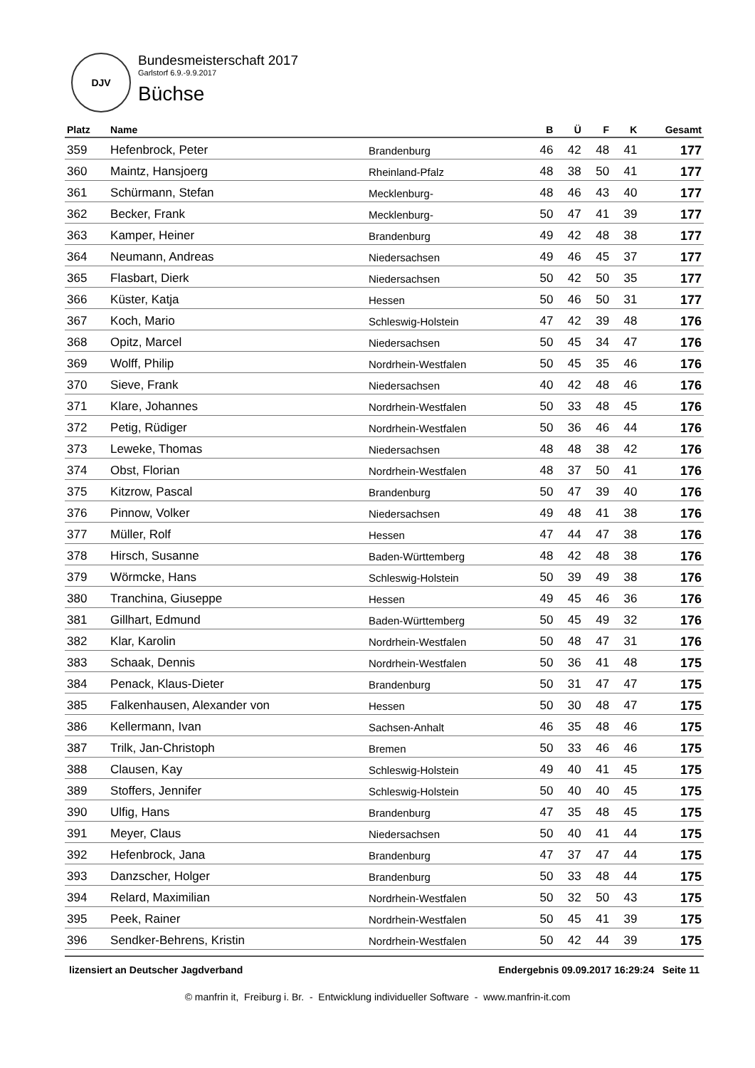DJV
Bundesmeisterschaft 2017
Garlstorf 6.9.-9.9.2017
Büchse
| Platz | Name | | B | Ü | F | K | Gesamt |
| --- | --- | --- | --- | --- | --- | --- | --- |
| 359 | Hefenbrock, Peter | Brandenburg | 46 | 42 | 48 | 41 | 177 |
| 360 | Maintz, Hansjoerg | Rheinland-Pfalz | 48 | 38 | 50 | 41 | 177 |
| 361 | Schürmann, Stefan | Mecklenburg- | 48 | 46 | 43 | 40 | 177 |
| 362 | Becker, Frank | Mecklenburg- | 50 | 47 | 41 | 39 | 177 |
| 363 | Kamper, Heiner | Brandenburg | 49 | 42 | 48 | 38 | 177 |
| 364 | Neumann, Andreas | Niedersachsen | 49 | 46 | 45 | 37 | 177 |
| 365 | Flasbart, Dierk | Niedersachsen | 50 | 42 | 50 | 35 | 177 |
| 366 | Küster, Katja | Hessen | 50 | 46 | 50 | 31 | 177 |
| 367 | Koch, Mario | Schleswig-Holstein | 47 | 42 | 39 | 48 | 176 |
| 368 | Opitz, Marcel | Niedersachsen | 50 | 45 | 34 | 47 | 176 |
| 369 | Wolff, Philip | Nordrhein-Westfalen | 50 | 45 | 35 | 46 | 176 |
| 370 | Sieve, Frank | Niedersachsen | 40 | 42 | 48 | 46 | 176 |
| 371 | Klare, Johannes | Nordrhein-Westfalen | 50 | 33 | 48 | 45 | 176 |
| 372 | Petig, Rüdiger | Nordrhein-Westfalen | 50 | 36 | 46 | 44 | 176 |
| 373 | Leweke, Thomas | Niedersachsen | 48 | 48 | 38 | 42 | 176 |
| 374 | Obst, Florian | Nordrhein-Westfalen | 48 | 37 | 50 | 41 | 176 |
| 375 | Kitzrow, Pascal | Brandenburg | 50 | 47 | 39 | 40 | 176 |
| 376 | Pinnow, Volker | Niedersachsen | 49 | 48 | 41 | 38 | 176 |
| 377 | Müller, Rolf | Hessen | 47 | 44 | 47 | 38 | 176 |
| 378 | Hirsch, Susanne | Baden-Württemberg | 48 | 42 | 48 | 38 | 176 |
| 379 | Wörmcke, Hans | Schleswig-Holstein | 50 | 39 | 49 | 38 | 176 |
| 380 | Tranchina, Giuseppe | Hessen | 49 | 45 | 46 | 36 | 176 |
| 381 | Gillhart, Edmund | Baden-Württemberg | 50 | 45 | 49 | 32 | 176 |
| 382 | Klar, Karolin | Nordrhein-Westfalen | 50 | 48 | 47 | 31 | 176 |
| 383 | Schaak, Dennis | Nordrhein-Westfalen | 50 | 36 | 41 | 48 | 175 |
| 384 | Penack, Klaus-Dieter | Brandenburg | 50 | 31 | 47 | 47 | 175 |
| 385 | Falkenhausen, Alexander von | Hessen | 50 | 30 | 48 | 47 | 175 |
| 386 | Kellermann, Ivan | Sachsen-Anhalt | 46 | 35 | 48 | 46 | 175 |
| 387 | Trilk, Jan-Christoph | Bremen | 50 | 33 | 46 | 46 | 175 |
| 388 | Clausen, Kay | Schleswig-Holstein | 49 | 40 | 41 | 45 | 175 |
| 389 | Stoffers, Jennifer | Schleswig-Holstein | 50 | 40 | 40 | 45 | 175 |
| 390 | Ulfig, Hans | Brandenburg | 47 | 35 | 48 | 45 | 175 |
| 391 | Meyer, Claus | Niedersachsen | 50 | 40 | 41 | 44 | 175 |
| 392 | Hefenbrock, Jana | Brandenburg | 47 | 37 | 47 | 44 | 175 |
| 393 | Danzscher, Holger | Brandenburg | 50 | 33 | 48 | 44 | 175 |
| 394 | Relard, Maximilian | Nordrhein-Westfalen | 50 | 32 | 50 | 43 | 175 |
| 395 | Peek, Rainer | Nordrhein-Westfalen | 50 | 45 | 41 | 39 | 175 |
| 396 | Sendker-Behrens, Kristin | Nordrhein-Westfalen | 50 | 42 | 44 | 39 | 175 |
lizensiert an Deutscher Jagdverband Endergebnis 09.09.2017 16:29:24 Seite 11
© manfrin it, Freiburg i. Br. - Entwicklung individueller Software - www.manfrin-it.com